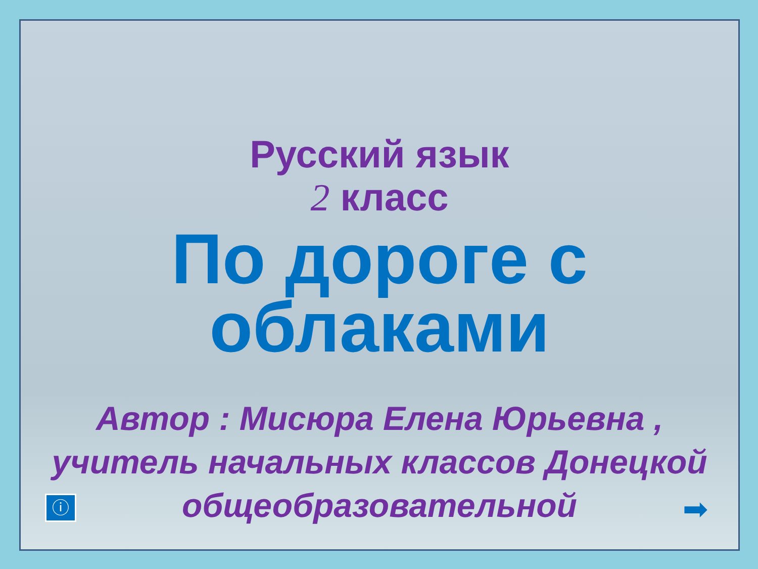Русский язык
2 класс
По дороге с облаками
Автор : Мисюра Елена Юрьевна , учитель начальных классов Донецкой общеобразовательной
ⓘ ➡